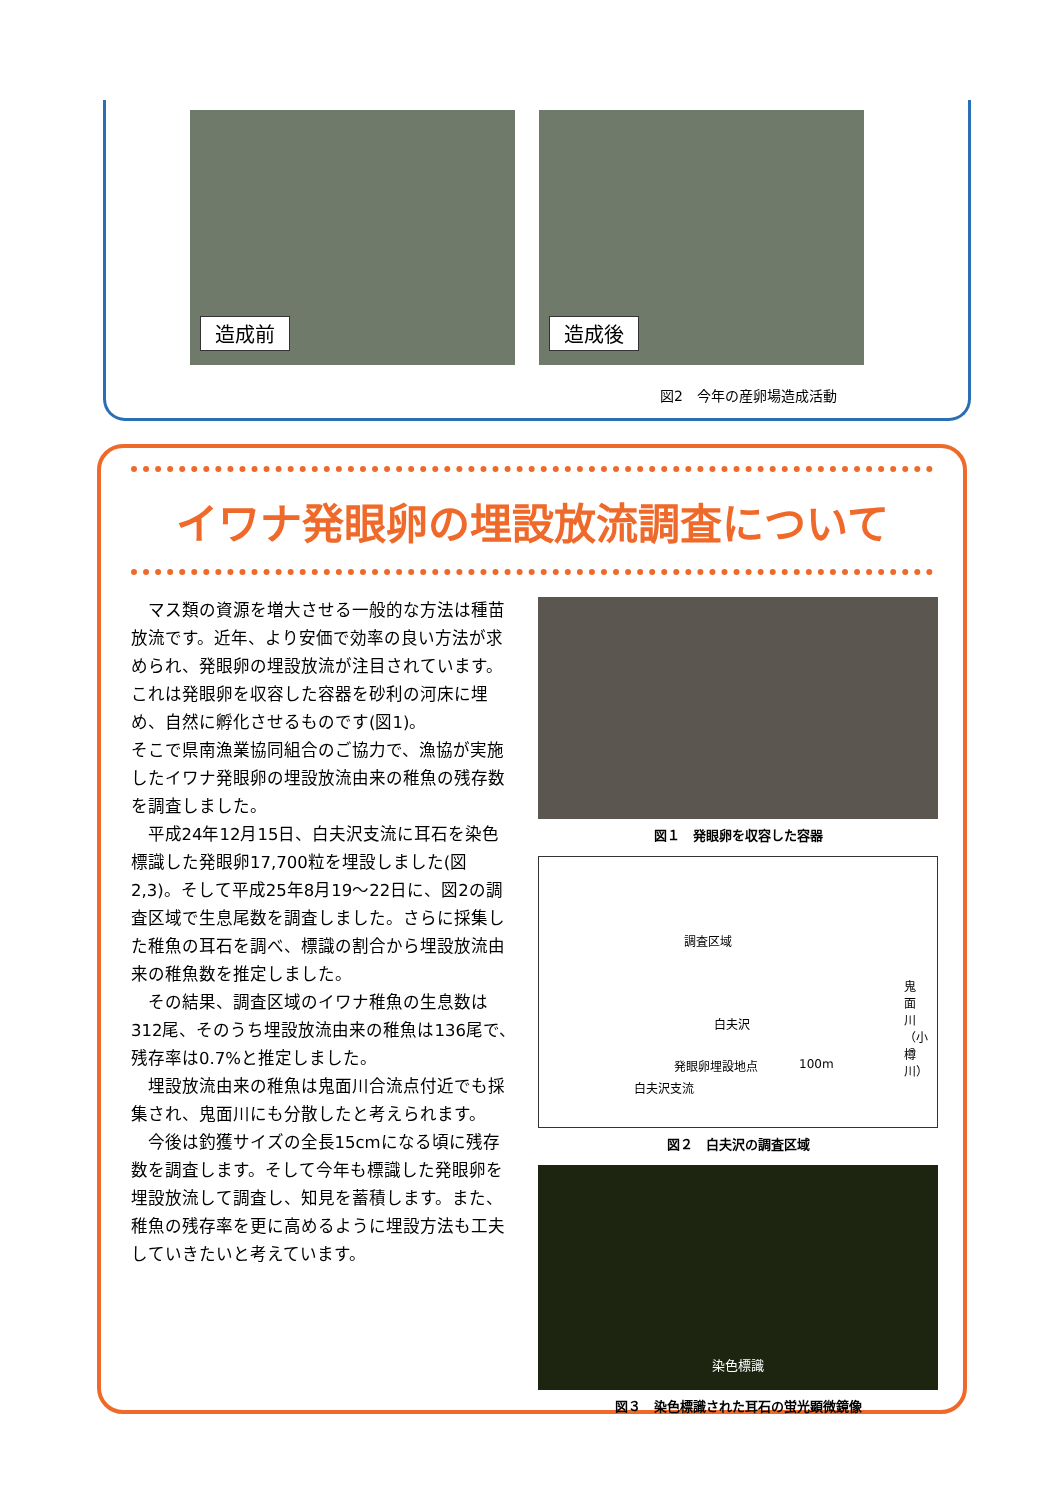造成前
造成後
図2　今年の産卵場造成活動
イワナ発眼卵の埋設放流調査について
マス類の資源を増大させる一般的な方法は種苗放流です。近年、より安価で効率の良い方法が求められ、発眼卵の埋設放流が注目されています。これは発眼卵を収容した容器を砂利の河床に埋め、自然に孵化させるものです(図1)。
そこで県南漁業協同組合のご協力で、漁協が実施したイワナ発眼卵の埋設放流由来の稚魚の残存数を調査しました。
平成24年12月15日、白夫沢支流に耳石を染色標識した発眼卵17,700粒を埋設しました(図2,3)。そして平成25年8月19～22日に、図2の調査区域で生息尾数を調査しました。さらに採集した稚魚の耳石を調べ、標識の割合から埋設放流由来の稚魚数を推定しました。
その結果、調査区域のイワナ稚魚の生息数は312尾、そのうち埋設放流由来の稚魚は136尾で、残存率は0.7%と推定しました。
埋設放流由来の稚魚は鬼面川合流点付近でも採集され、鬼面川にも分散したと考えられます。
今後は釣獲サイズの全長15cmになる頃に残存数を調査します。そして今年も標識した発眼卵を埋設放流して調査し、知見を蓄積します。また、稚魚の残存率を更に高めるように埋設方法も工夫していきたいと考えています。
図１　発眼卵を収容した容器
調査区域
白夫沢
鬼面川（小樽川）
発眼卵埋設地点 100m
白夫沢支流
図２　白夫沢の調査区域
染色標識
図３　染色標識された耳石の蛍光顕微鏡像